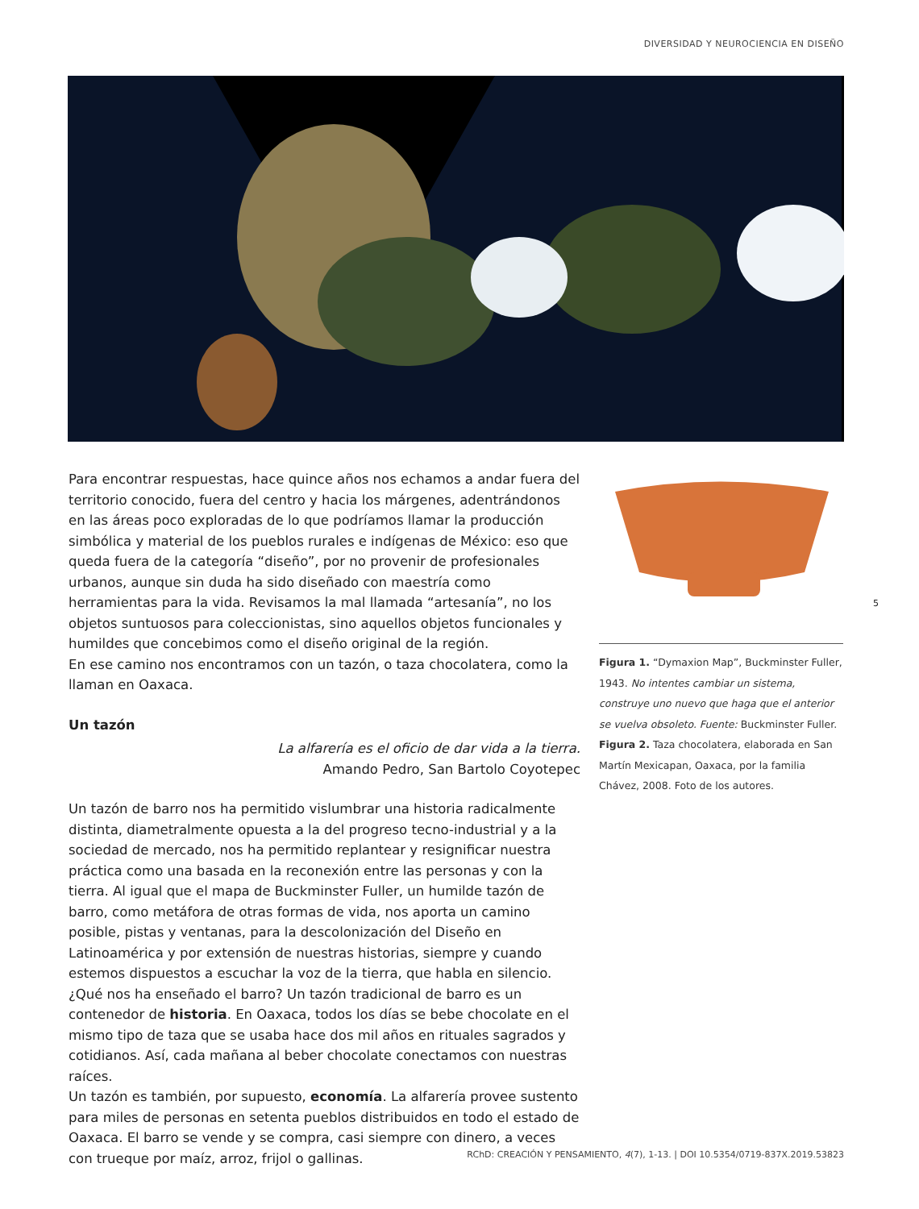DIVERSIDAD Y NEUROCIENCIA EN DISEÑO
Para encontrar respuestas, hace quince años nos echamos a andar fuera del territorio conocido, fuera del centro y hacia los márgenes, adentrándonos en las áreas poco exploradas de lo que podríamos llamar la producción simbólica y material de los pueblos rurales e indígenas de México: eso que queda fuera de la categoría “diseño”, por no provenir de profesionales urbanos, aunque sin duda ha sido diseñado con maestría como herramientas para la vida. Revisamos la mal llamada “artesanía”, no los objetos suntuosos para coleccionistas, sino aquellos objetos funcionales y humildes que concebimos como el diseño original de la región.
En ese camino nos encontramos con un tazón, o taza chocolatera, como la llaman en Oaxaca.
Un tazón
La alfarería es el oficio de dar vida a la tierra.
Amando Pedro, San Bartolo Coyotepec
Un tazón de barro nos ha permitido vislumbrar una historia radicalmente distinta, diametralmente opuesta a la del progreso tecno-industrial y a la sociedad de mercado, nos ha permitido replantear y resignificar nuestra práctica como una basada en la reconexión entre las personas y con la tierra. Al igual que el mapa de Buckminster Fuller, un humilde tazón de barro, como metáfora de otras formas de vida, nos aporta un camino posible, pistas y ventanas, para la descolonización del Diseño en Latinoamérica y por extensión de nuestras historias, siempre y cuando estemos dispuestos a escuchar la voz de la tierra, que habla en silencio.
¿Qué nos ha enseñado el barro? Un tazón tradicional de barro es un contenedor de historia. En Oaxaca, todos los días se bebe chocolate en el mismo tipo de taza que se usaba hace dos mil años en rituales sagrados y cotidianos. Así, cada mañana al beber chocolate conectamos con nuestras raíces.
Un tazón es también, por supuesto, economía. La alfarería provee sustento para miles de personas en setenta pueblos distribuidos en todo el estado de Oaxaca. El barro se vende y se compra, casi siempre con dinero, a veces con trueque por maíz, arroz, frijol o gallinas.
Figura 1. “Dymaxion Map”, Buckminster Fuller, 1943. No intentes cambiar un sistema, construye uno nuevo que haga que el anterior se vuelva obsoleto. Fuente: Buckminster Fuller.
Figura 2. Taza chocolatera, elaborada en San Martín Mexicapan, Oaxaca, por la familia Chávez, 2008. Foto de los autores.
5
RChD: CREACIÓN Y PENSAMIENTO, 4(7), 1-13. | DOI 10.5354/0719-837X.2019.53823